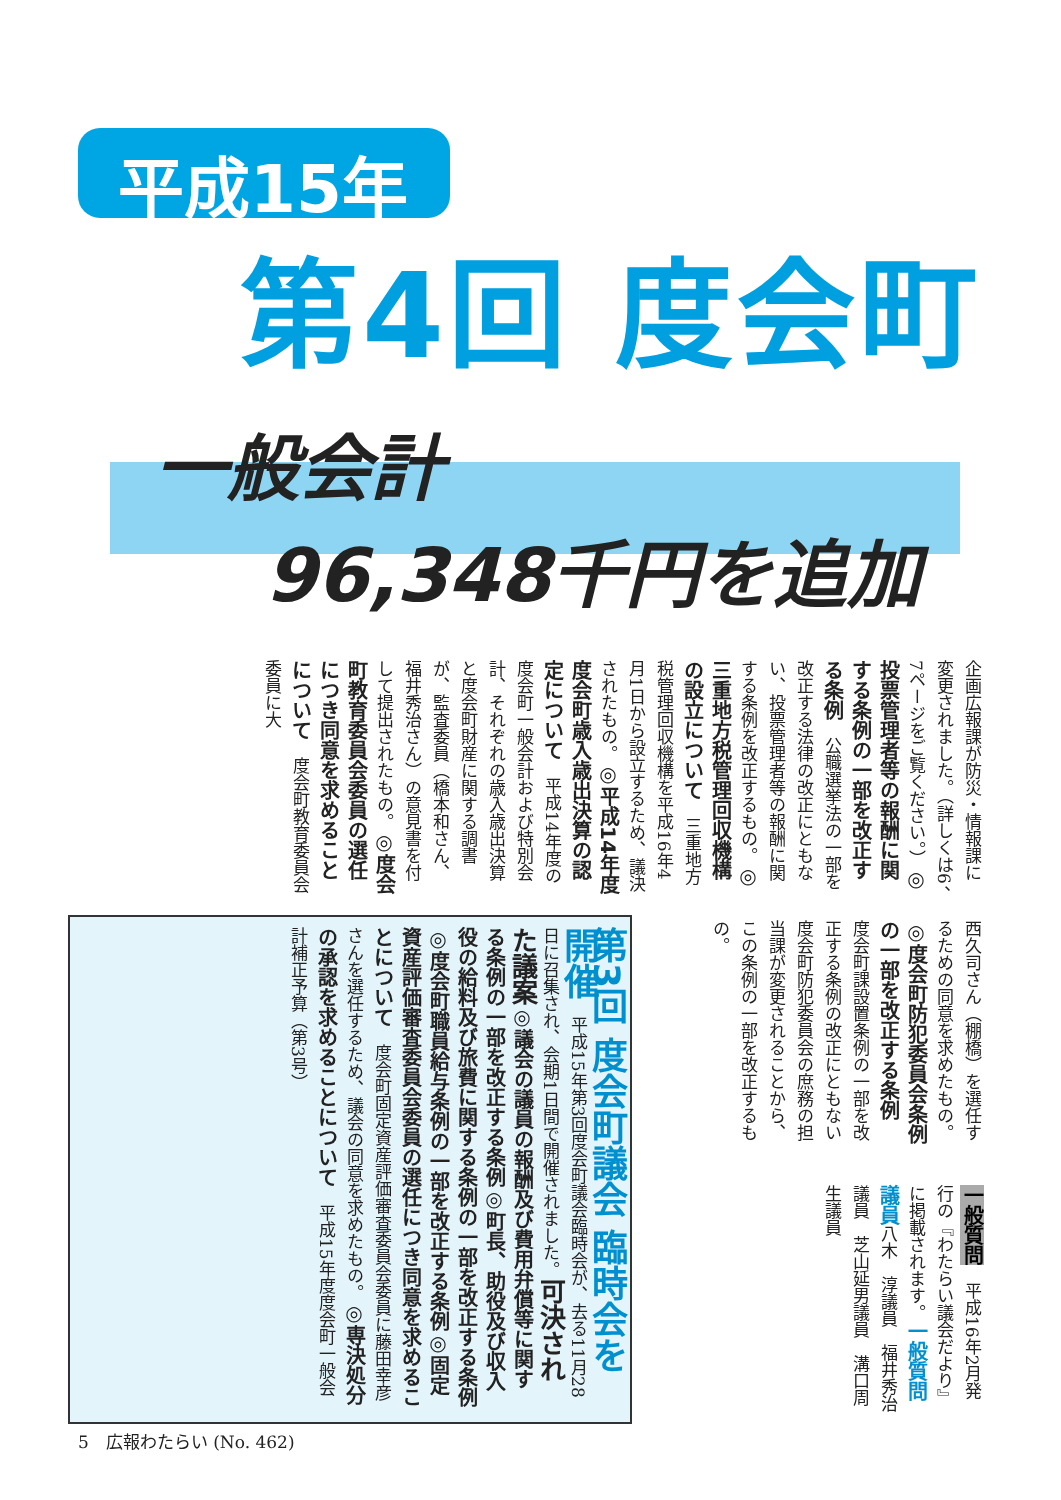平成15年
第4回 度会町
一般会計
96,348千円を追加
企画広報課が防災・情報課に変更されました。（詳しくは6、7ページをご覧ください。）◎投票管理者等の報酬に関する条例の一部を改正する条例　公職選挙法の一部を改正する法律の改正にともない、投票管理者等の報酬に関する条例を改正するもの。◎三重地方税管理回収機構の設立について　三重地方税管理回収機構を平成16年4月1日から設立するため、議決されたもの。◎平成14年度度会町歳入歳出決算の認定について　平成14年度の度会町一般会計および特別会計、それぞれの歳入歳出決算と度会町財産に関する調書が、監査委員（橋本和さん、福井秀治さん）の意見書を付して提出されたもの。◎度会町教育委員会委員の選任につき同意を求めることについて　度会町教育委員会委員に大
西久司さん（棚橋）を選任するための同意を求めたもの。◎度会町防犯委員会条例の一部を改正する条例　度会町課設置条例の一部を改正する条例の改正にともない度会町防犯委員会の庶務の担当課が変更されることから、この条例の一部を改正するもの。
一般質問　平成16年2月発行の『わたらい議会だより』に掲載されます。一般質問議員八木　淳議員　福井秀治議員　芝山延男議員　溝口周生議員
第3回 度会町議会 臨時会を開催　平成15年第3回度会町議会臨時会が、去る11月28日に召集され、会期1日間で開催されました。可決された議案◎議会の議員の報酬及び費用弁償等に関する条例の一部を改正する条例◎町長、助役及び収入役の給料及び旅費に関する条例の一部を改正する条例◎度会町職員給与条例の一部を改正する条例◎固定資産評価審査委員会委員の選任につき同意を求めることについて　度会町固定資産評価審査委員会委員に藤田幸彦さんを選任するため、議会の同意を求めたもの。◎専決処分の承認を求めることについて　平成15年度度会町一般会計補正予算（第3号）
5　広報わたらい (No. 462)